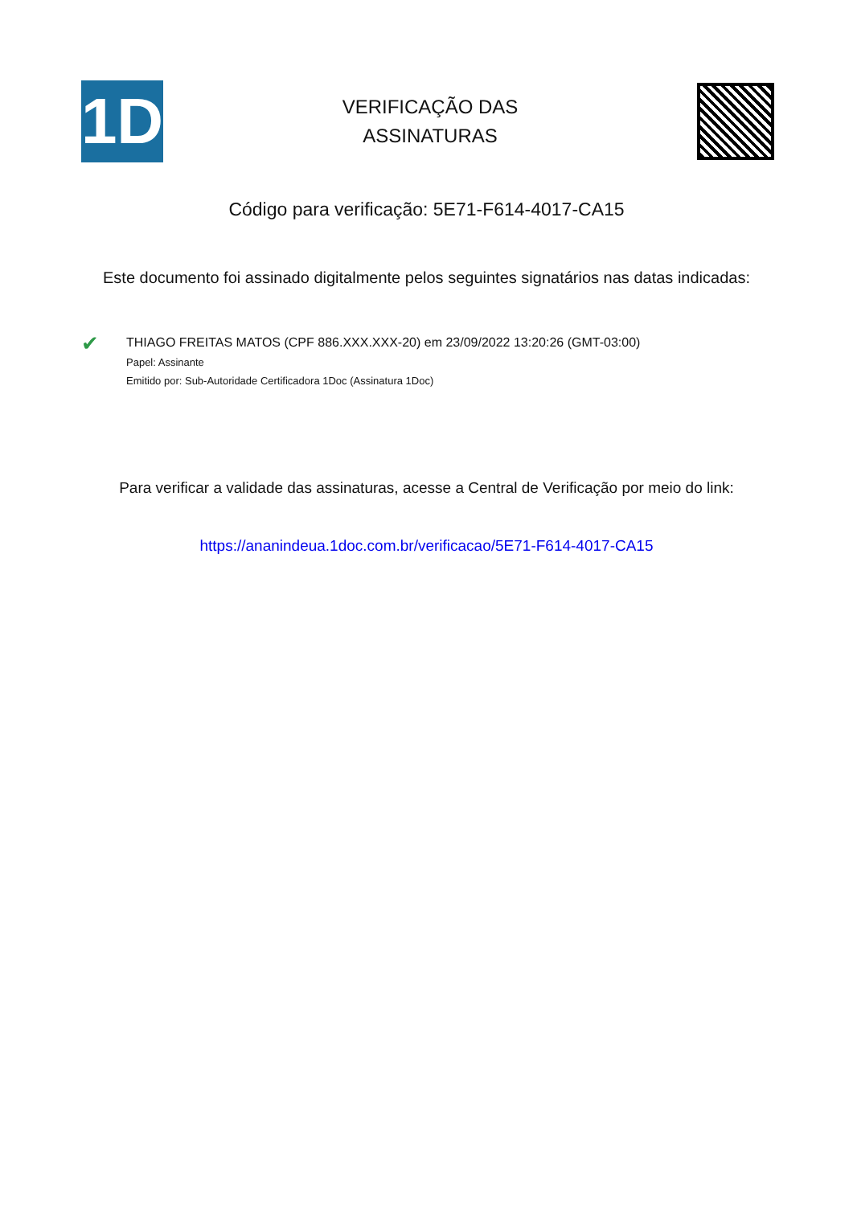1D
VERIFICAÇÃO DAS
ASSINATURAS
Código para verificação: 5E71-F614-4017-CA15
Este documento foi assinado digitalmente pelos seguintes signatários nas datas indicadas:
✔
THIAGO FREITAS MATOS (CPF 886.XXX.XXX-20) em 23/09/2022 13:20:26 (GMT-03:00)
Papel: Assinante
Emitido por: Sub-Autoridade Certificadora 1Doc (Assinatura 1Doc)
Para verificar a validade das assinaturas, acesse a Central de Verificação por meio do link:
https://ananindeua.1doc.com.br/verificacao/5E71-F614-4017-CA15